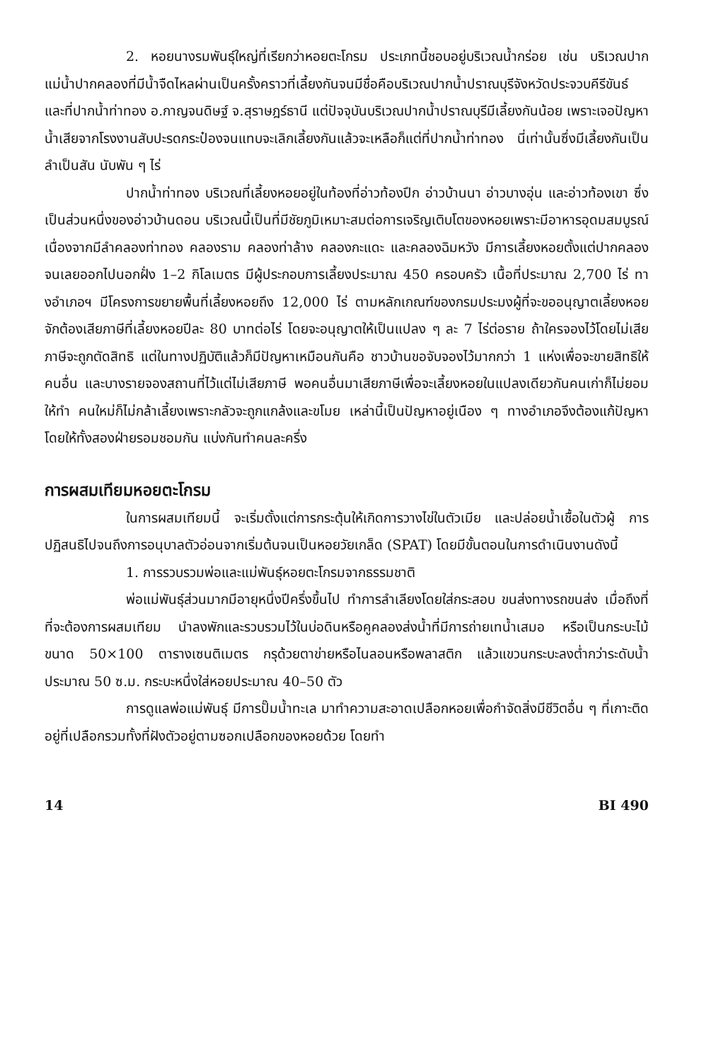2. หอยนางรมพันธุ์ใหญ่ที่เรียกว่าหอยตะโกรม ประเภทนี้ชอบอยู่บริเวณน้ำกร่อย เช่น บริเวณปากแม่น้ำปากคลองที่มีน้ำจืดไหลผ่านเป็นครั้งคราวที่เลี้ยงกันจนมีชื่อคือบริเวณปากน้ำปราณบุรีจังหวัดประจวบคีรีขันธ์ และที่ปากน้ำท่าทอง อ.กาญจนดิษฐ์ จ.สุราษฎร์ธานี แต่ปัจจุบันบริเวณปากน้ำปราณบุรีมีเลี้ยงกันน้อย เพราะเจอปัญหาน้ำเสียจากโรงงานสับปะรดกระป๋องจนแทบจะเลิกเลี้ยงกันแล้วจะเหลือก็แต่ที่ปากน้ำท่าทอง นี่เท่านั้นซึ่งมีเลี้ยงกันเป็นลำเป็นสัน นับพัน ๆ ไร่
ปากน้ำท่าทอง บริเวณที่เลี้ยงหอยอยู่ในท้องที่อ่าวท้องปึก อ่าวบ้านนา อ่าวบางอุ่น และอ่าวท้องเขา ซึ่งเป็นส่วนหนึ่งของอ่าวบ้านดอน บริเวณนี้เป็นที่มีชัยภูมิเหมาะสมต่อการเจริญเติบโตของหอยเพราะมีอาหารอุดมสมบูรณ์ เนื่องจากมีลำคลองท่าทอง คลองราม คลองท่าล้าง คลองกะแดะ และคลองฉิมหวัง มีการเลี้ยงหอยตั้งแต่ปากคลองจนเลยออกไปนอกฝั่ง 1–2 กิโลเมตร มีผู้ประกอบการเลี้ยงประมาณ 450 ครอบครัว เนื้อที่ประมาณ 2,700 ไร่ ทางอำเภอฯ มีโครงการขยายพื้นที่เลี้ยงหอยถึง 12,000 ไร่ ตามหลักเกณฑ์ของกรมประมงผู้ที่จะขออนุญาตเลี้ยงหอยจักต้องเสียภาษีที่เลี้ยงหอยปีละ 80 บาทต่อไร่ โดยจะอนุญาตให้เป็นแปลง ๆ ละ 7 ไร่ต่อราย ถ้าใครจองไว้โดยไม่เสียภาษีจะถูกตัดสิทธิ แต่ในทางปฏิบัติแล้วก็มีปัญหาเหมือนกันคือ ชาวบ้านขอจับจองไว้มากกว่า 1 แห่งเพื่อจะขายสิทธิให้คนอื่น และบางรายจองสถานที่ไว้แต่ไม่เสียภาษี พอคนอื่นมาเสียภาษีเพื่อจะเลี้ยงหอยในแปลงเดียวกันคนเก่าก็ไม่ยอมให้ทำ คนใหม่ก็ไม่กล้าเลี้ยงเพราะกลัวจะถูกแกล้งและขโมย เหล่านี้เป็นปัญหาอยู่เนือง ๆ ทางอำเภอจึงต้องแก้ปัญหาโดยให้ทั้งสองฝ่ายรอมชอมกัน แบ่งกันทำคนละครึ่ง
การผสมเทียมหอยตะโกรม
ในการผสมเทียมนี้ จะเริ่มตั้งแต่การกระตุ้นให้เกิดการวางไข่ในตัวเมีย และปล่อยน้ำเชื้อในตัวผู้ การปฏิสนธิไปจนถึงการอนุบาลตัวอ่อนจากเริ่มต้นจนเป็นหอยวัยเกล็ด (SPAT) โดยมีขั้นตอนในการดำเนินงานดังนี้
1. การรวบรวมพ่อและแม่พันธุ์หอยตะโกรมจากธรรมชาติ
พ่อแม่พันธุ์ส่วนมากมีอายุหนึ่งปีครึ่งขึ้นไป ทำการลำเลียงโดยใส่กระสอบ ขนส่งทางรถขนส่ง เมื่อถึงที่ที่จะต้องการผสมเทียม นำลงพักและรวบรวมไว้ในบ่อดินหรือคูคลองส่งน้ำที่มีการถ่ายเทน้ำเสมอ หรือเป็นกระบะไม้ขนาด 50×100 ตารางเซนติเมตร กรุด้วยตาข่ายหรือไนลอนหรือพลาสติก แล้วแขวนกระบะลงต่ำกว่าระดับน้ำประมาณ 50 ซ.ม. กระบะหนึ่งใส่หอยประมาณ 40–50 ตัว
การดูแลพ่อแม่พันธุ์ มีการปั๊มน้ำทะเล มาทำความสะอาดเปลือกหอยเพื่อกำจัดสิ่งมีชีวิตอื่น ๆ ที่เกาะติดอยู่ที่เปลือกรวมทั้งที่ฝังตัวอยู่ตามซอกเปลือกของหอยด้วย โดยทำ
14 BI 490